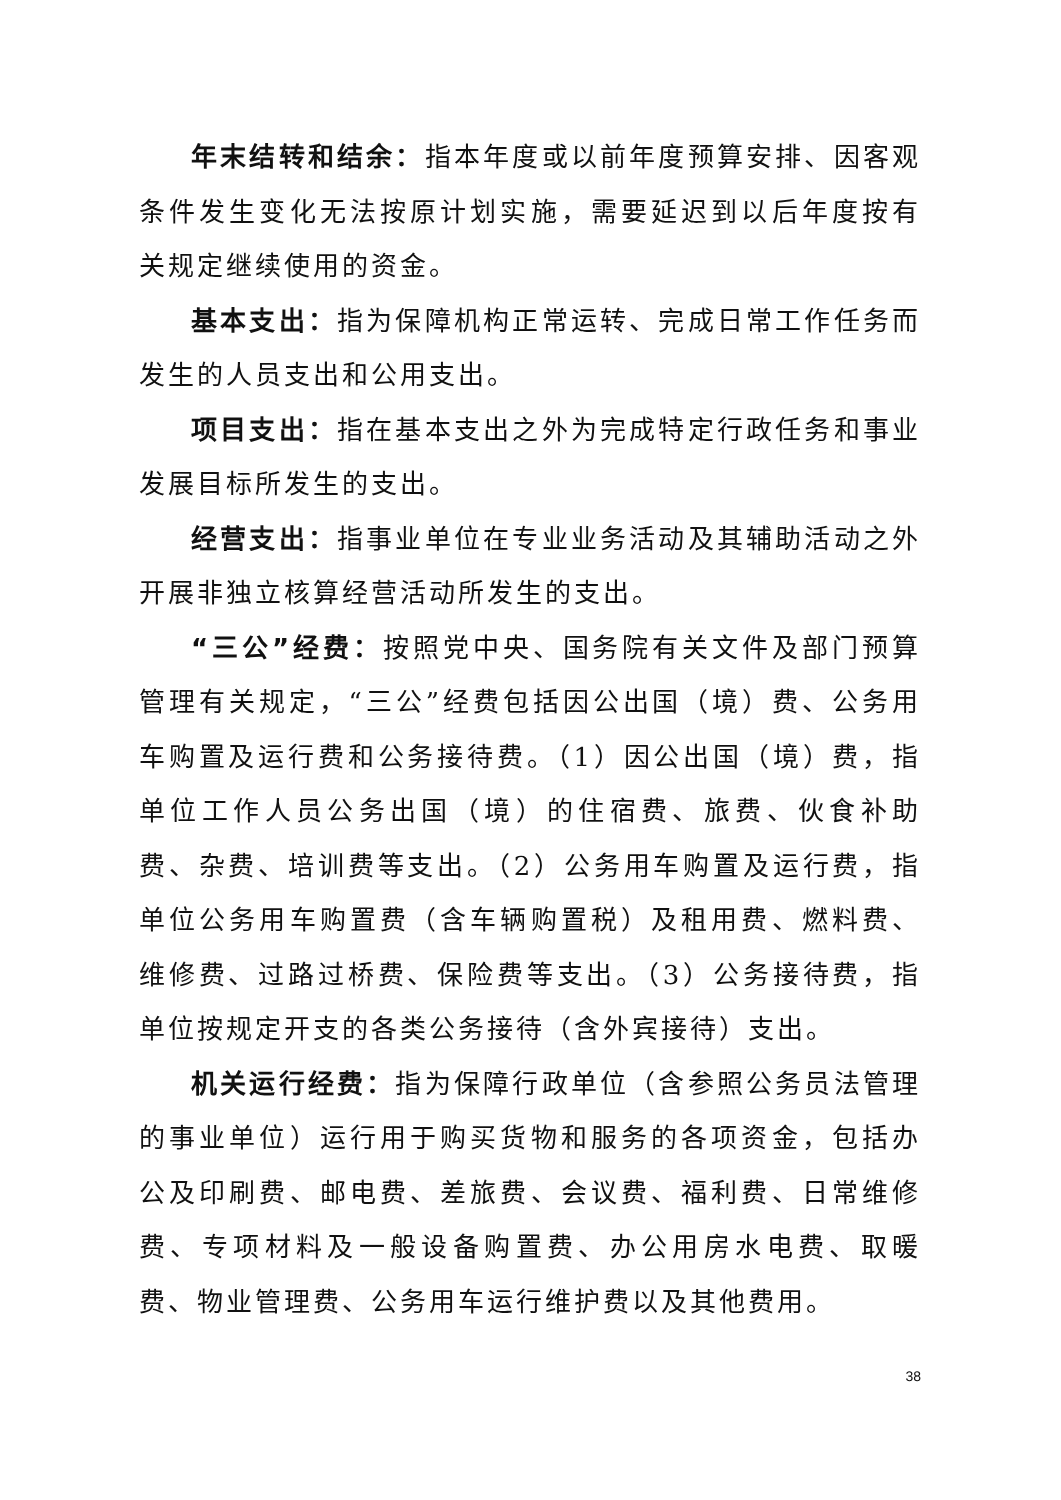年末结转和结余：指本年度或以前年度预算安排、因客观条件发生变化无法按原计划实施，需要延迟到以后年度按有关规定继续使用的资金。
基本支出：指为保障机构正常运转、完成日常工作任务而发生的人员支出和公用支出。
项目支出：指在基本支出之外为完成特定行政任务和事业发展目标所发生的支出。
经营支出：指事业单位在专业业务活动及其辅助活动之外开展非独立核算经营活动所发生的支出。
“三公”经费：按照党中央、国务院有关文件及部门预算管理有关规定，“三公”经费包括因公出国（境）费、公务用车购置及运行费和公务接待费。（1）因公出国（境）费，指单位工作人员公务出国（境）的住宿费、旅费、伙食补助费、杂费、培训费等支出。（2）公务用车购置及运行费，指单位公务用车购置费（含车辆购置税）及租用费、燃料费、维修费、过路过桥费、保险费等支出。（3）公务接待费，指单位按规定开支的各类公务接待（含外宾接待）支出。
机关运行经费：指为保障行政单位（含参照公务员法管理的事业单位）运行用于购买货物和服务的各项资金，包括办公及印刷费、邮电费、差旅费、会议费、福利费、日常维修费、专项材料及一般设备购置费、办公用房水电费、取暖费、物业管理费、公务用车运行维护费以及其他费用。
38